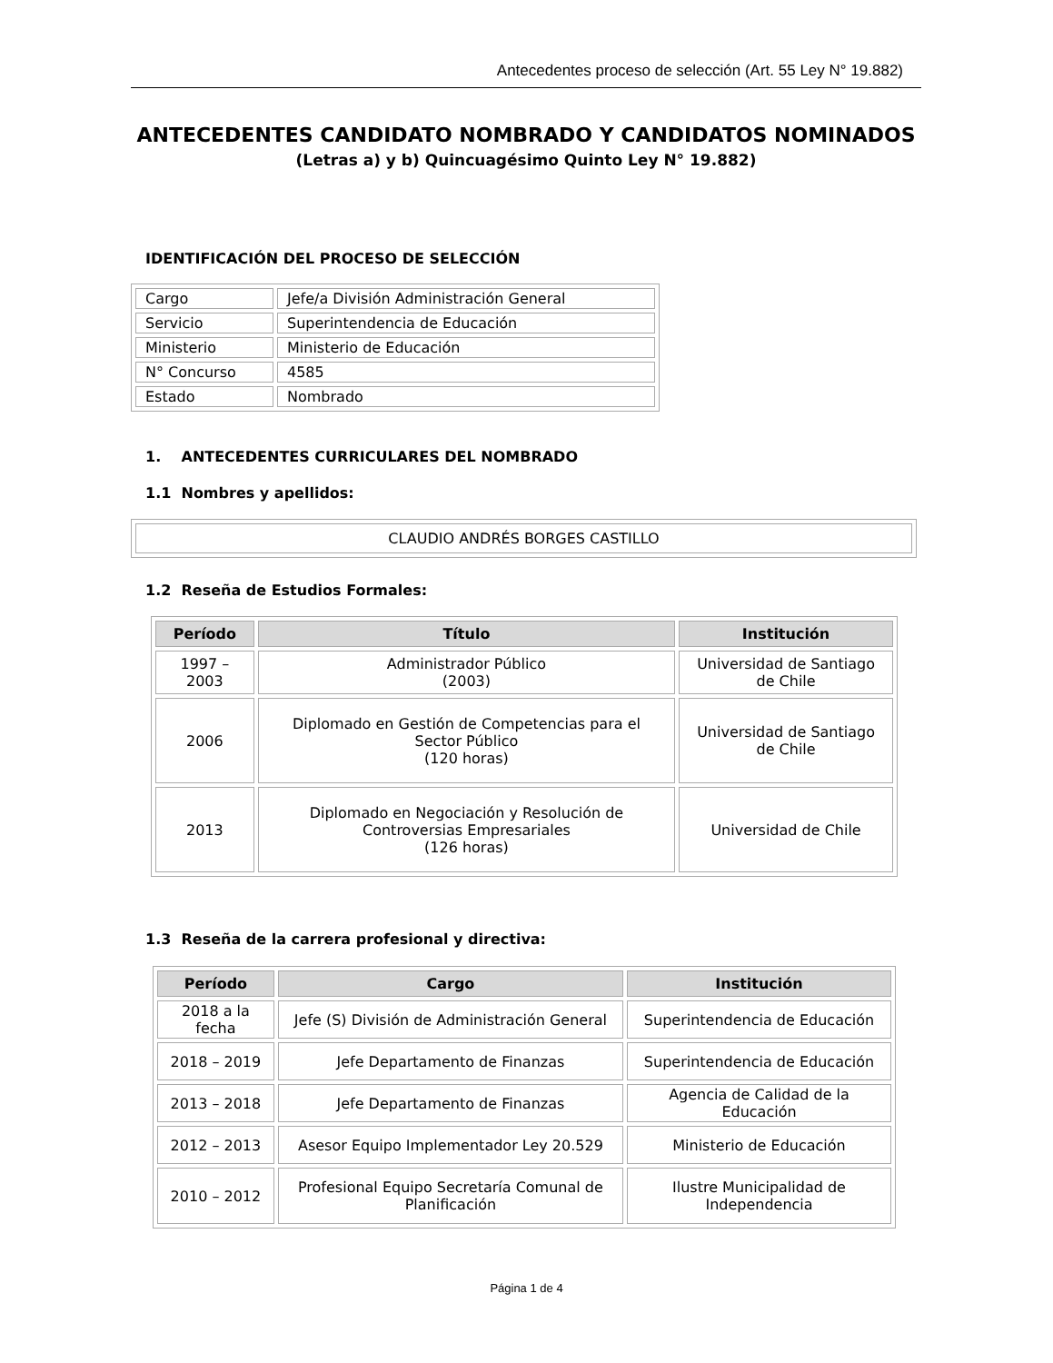Antecedentes proceso de selección (Art. 55 Ley N° 19.882)
ANTECEDENTES CANDIDATO NOMBRADO Y CANDIDATOS NOMINADOS
(Letras a) y b) Quincuagésimo Quinto Ley N° 19.882)
IDENTIFICACIÓN DEL PROCESO DE SELECCIÓN
| Cargo | Jefe/a División Administración General |
| Servicio | Superintendencia de Educación |
| Ministerio | Ministerio de Educación |
| N° Concurso | 4585 |
| Estado | Nombrado |
1. ANTECEDENTES CURRICULARES DEL NOMBRADO
1.1 Nombres y apellidos:
| CLAUDIO ANDRÉS BORGES CASTILLO |
1.2 Reseña de Estudios Formales:
| Período | Título | Institución |
| --- | --- | --- |
| 1997 – 2003 | Administrador Público (2003) | Universidad de Santiago de Chile |
| 2006 | Diplomado en Gestión de Competencias para el Sector Público (120 horas) | Universidad de Santiago de Chile |
| 2013 | Diplomado en Negociación y Resolución de Controversias Empresariales (126 horas) | Universidad de Chile |
1.3 Reseña de la carrera profesional y directiva:
| Período | Cargo | Institución |
| --- | --- | --- |
| 2018 a la fecha | Jefe (S) División de Administración General | Superintendencia de Educación |
| 2018 – 2019 | Jefe Departamento de Finanzas | Superintendencia de Educación |
| 2013 – 2018 | Jefe Departamento de Finanzas | Agencia de Calidad de la Educación |
| 2012 – 2013 | Asesor Equipo Implementador Ley 20.529 | Ministerio de Educación |
| 2010 – 2012 | Profesional Equipo Secretaría Comunal de Planificación | Ilustre Municipalidad de Independencia |
Página 1 de 4